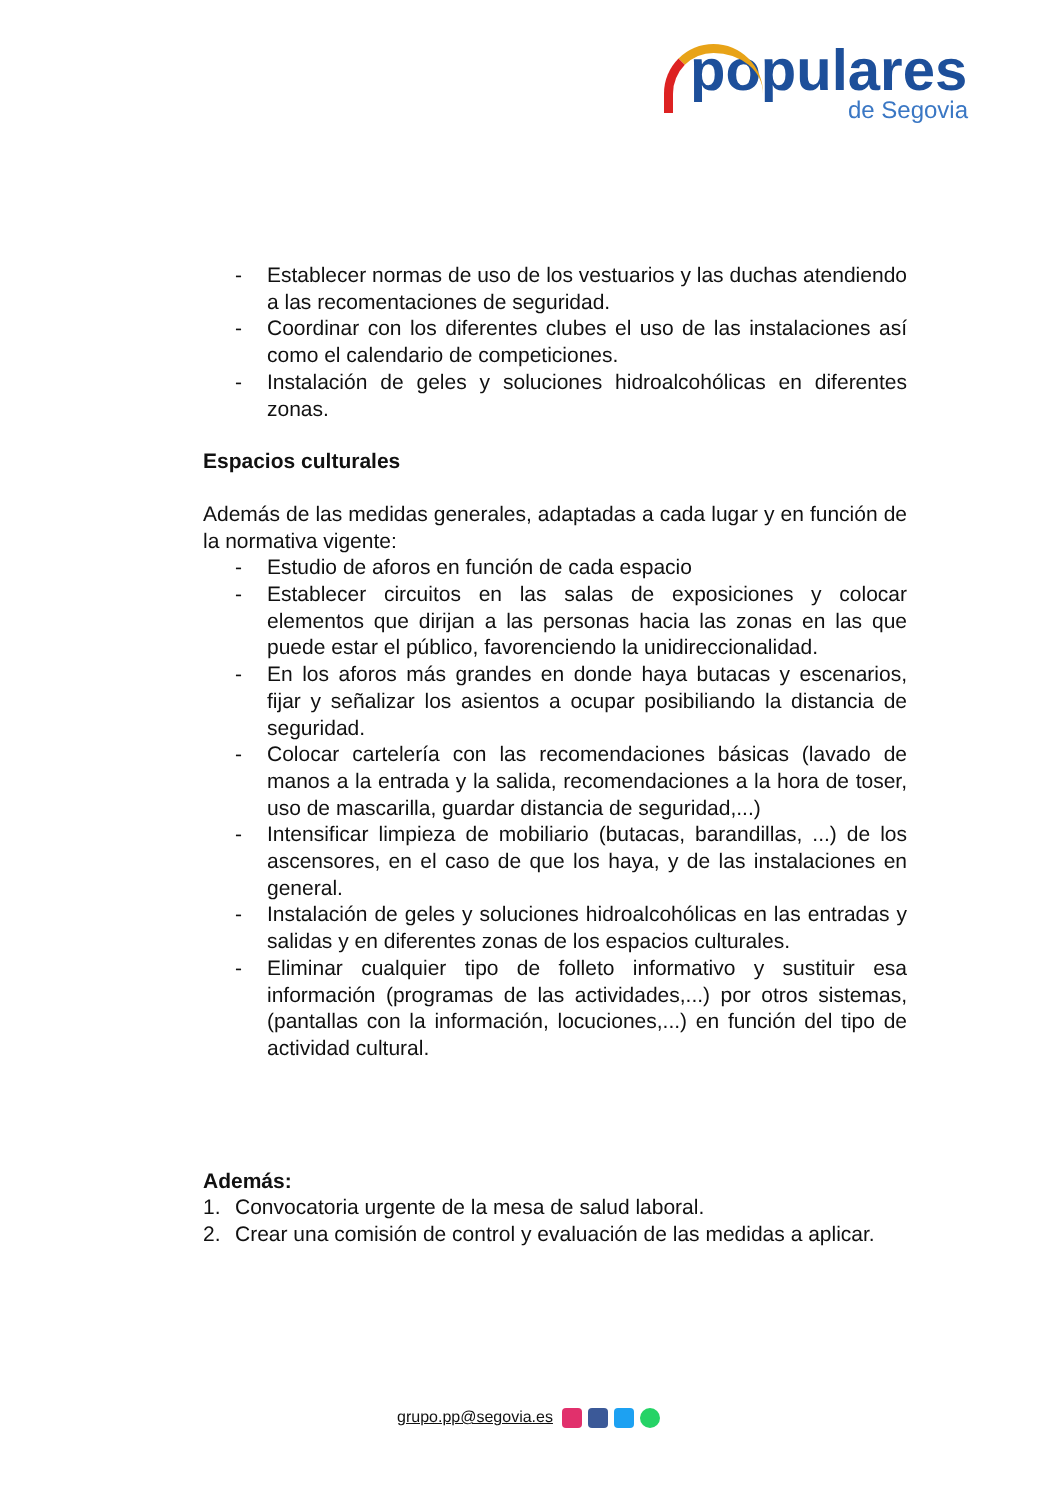populares
de Segovia
- Establecer normas de uso de los vestuarios y las duchas atendiendo a las recomentaciones de seguridad.
- Coordinar con los diferentes clubes el uso de las instalaciones así como el calendario de competiciones.
- Instalación de geles y soluciones hidroalcohólicas en diferentes zonas.
Espacios culturales
Además de las medidas generales, adaptadas a cada lugar y en función de la normativa vigente:
- Estudio de aforos en función de cada espacio
- Establecer circuitos en las salas de exposiciones y colocar elementos que dirijan a las personas hacia las zonas en las que puede estar el público, favorenciendo la unidireccionalidad.
- En los aforos más grandes en donde haya butacas y escenarios, fijar y señalizar los asientos a ocupar posibiliando la distancia de seguridad.
- Colocar cartelería con las recomendaciones básicas (lavado de manos a la entrada y la salida, recomendaciones a la hora de toser, uso de mascarilla, guardar distancia de seguridad,...)
- Intensificar limpieza de mobiliario (butacas, barandillas, ...) de los ascensores, en el caso de que los haya, y de las instalaciones en general.
- Instalación de geles y soluciones hidroalcohólicas en las entradas y salidas y en diferentes zonas de los espacios culturales.
- Eliminar cualquier tipo de folleto informativo y sustituir esa información (programas de las actividades,...) por otros sistemas, (pantallas con la información, locuciones,...) en función del tipo de actividad cultural.
Además:
1. Convocatoria urgente de la mesa de salud laboral.
2. Crear una comisión de control y evaluación de las medidas a aplicar.
grupo.pp@segovia.es